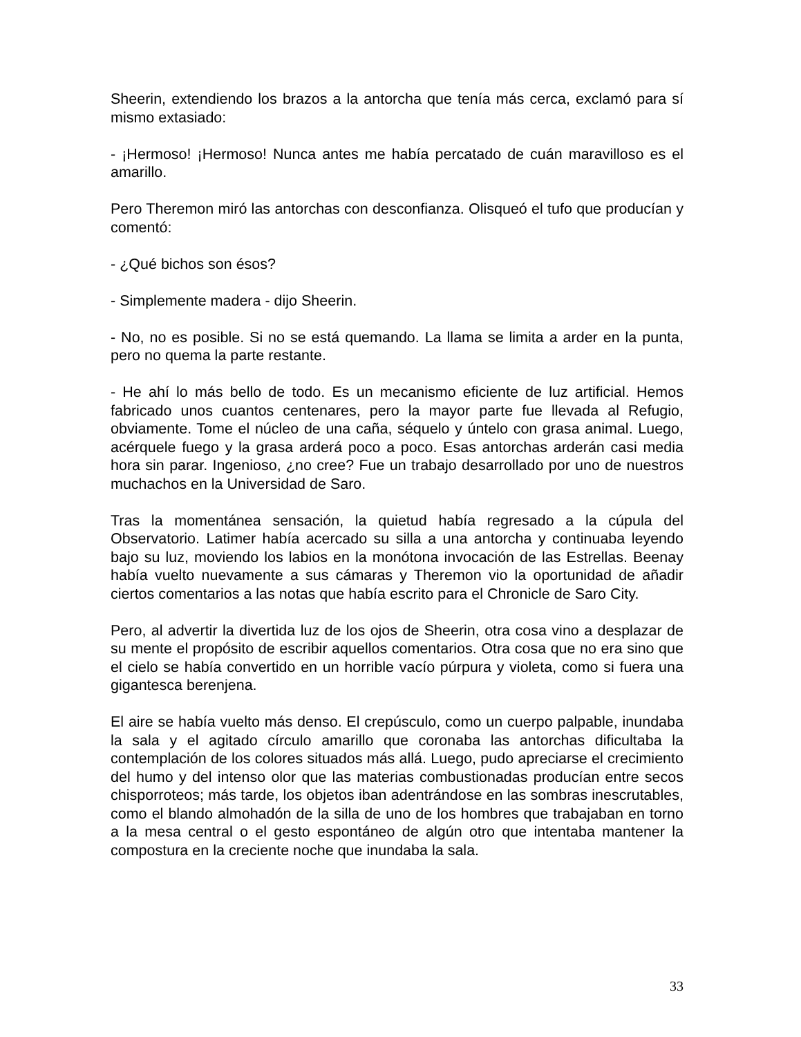Sheerin, extendiendo los brazos a la antorcha que tenía más cerca, exclamó para sí mismo extasiado:
- ¡Hermoso! ¡Hermoso! Nunca antes me había percatado de cuán maravilloso es el amarillo.
Pero Theremon miró las antorchas con desconfianza. Olisqueó el tufo que producían y comentó:
- ¿Qué bichos son ésos?
- Simplemente madera - dijo Sheerin.
- No, no es posible. Si no se está quemando. La llama se limita a arder en la punta, pero no quema la parte restante.
- He ahí lo más bello de todo. Es un mecanismo eficiente de luz artificial. Hemos fabricado unos cuantos centenares, pero la mayor parte fue llevada al Refugio, obviamente. Tome el núcleo de una caña, séquelo y úntelo con grasa animal. Luego, acérquele fuego y la grasa arderá poco a poco. Esas antorchas arderán casi media hora sin parar. Ingenioso, ¿no cree? Fue un trabajo desarrollado por uno de nuestros muchachos en la Universidad de Saro.
Tras la momentánea sensación, la quietud había regresado a la cúpula del Observatorio. Latimer había acercado su silla a una antorcha y continuaba leyendo bajo su luz, moviendo los labios en la monótona invocación de las Estrellas. Beenay había vuelto nuevamente a sus cámaras y Theremon vio la oportunidad de añadir ciertos comentarios a las notas que había escrito para el Chronicle de Saro City.
Pero, al advertir la divertida luz de los ojos de Sheerin, otra cosa vino a desplazar de su mente el propósito de escribir aquellos comentarios. Otra cosa que no era sino que el cielo se había convertido en un horrible vacío púrpura y violeta, como si fuera una gigantesca berenjena.
El aire se había vuelto más denso. El crepúsculo, como un cuerpo palpable, inundaba la sala y el agitado círculo amarillo que coronaba las antorchas dificultaba la contemplación de los colores situados más allá. Luego, pudo apreciarse el crecimiento del humo y del intenso olor que las materias combustionadas producían entre secos chisporroteos; más tarde, los objetos iban adentrándose en las sombras inescrutables, como el blando almohadón de la silla de uno de los hombres que trabajaban en torno a la mesa central o el gesto espontáneo de algún otro que intentaba mantener la compostura en la creciente noche que inundaba la sala.
33